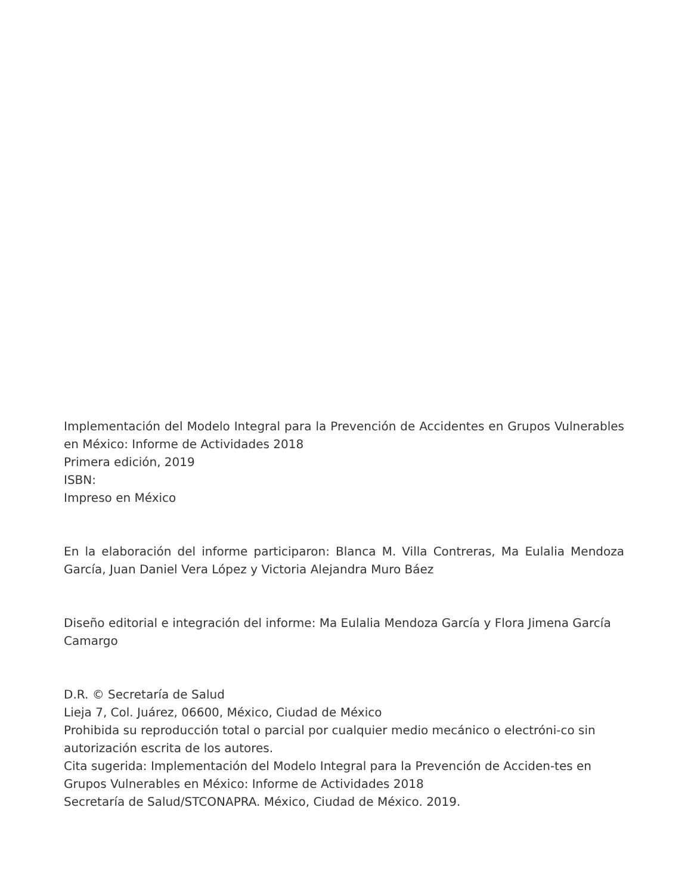Implementación del Modelo Integral para la Prevención de Accidentes en Grupos Vulnerables en México: Informe de Actividades 2018
Primera edición, 2019
ISBN:
Impreso en México
En la elaboración del informe participaron: Blanca M. Villa Contreras, Ma Eulalia Mendoza García, Juan Daniel Vera López y Victoria Alejandra Muro Báez
Diseño editorial e integración del informe: Ma Eulalia Mendoza García y Flora Jimena García Camargo
D.R. © Secretaría de Salud
Lieja 7, Col. Juárez, 06600, México, Ciudad de México
Prohibida su reproducción total o parcial por cualquier medio mecánico o electróni-co sin autorización escrita de los autores.
Cita sugerida: Implementación del Modelo Integral para la Prevención de Acciden-tes en Grupos Vulnerables en México: Informe de Actividades 2018
Secretaría de Salud/STCONAPRA. México, Ciudad de México. 2019.